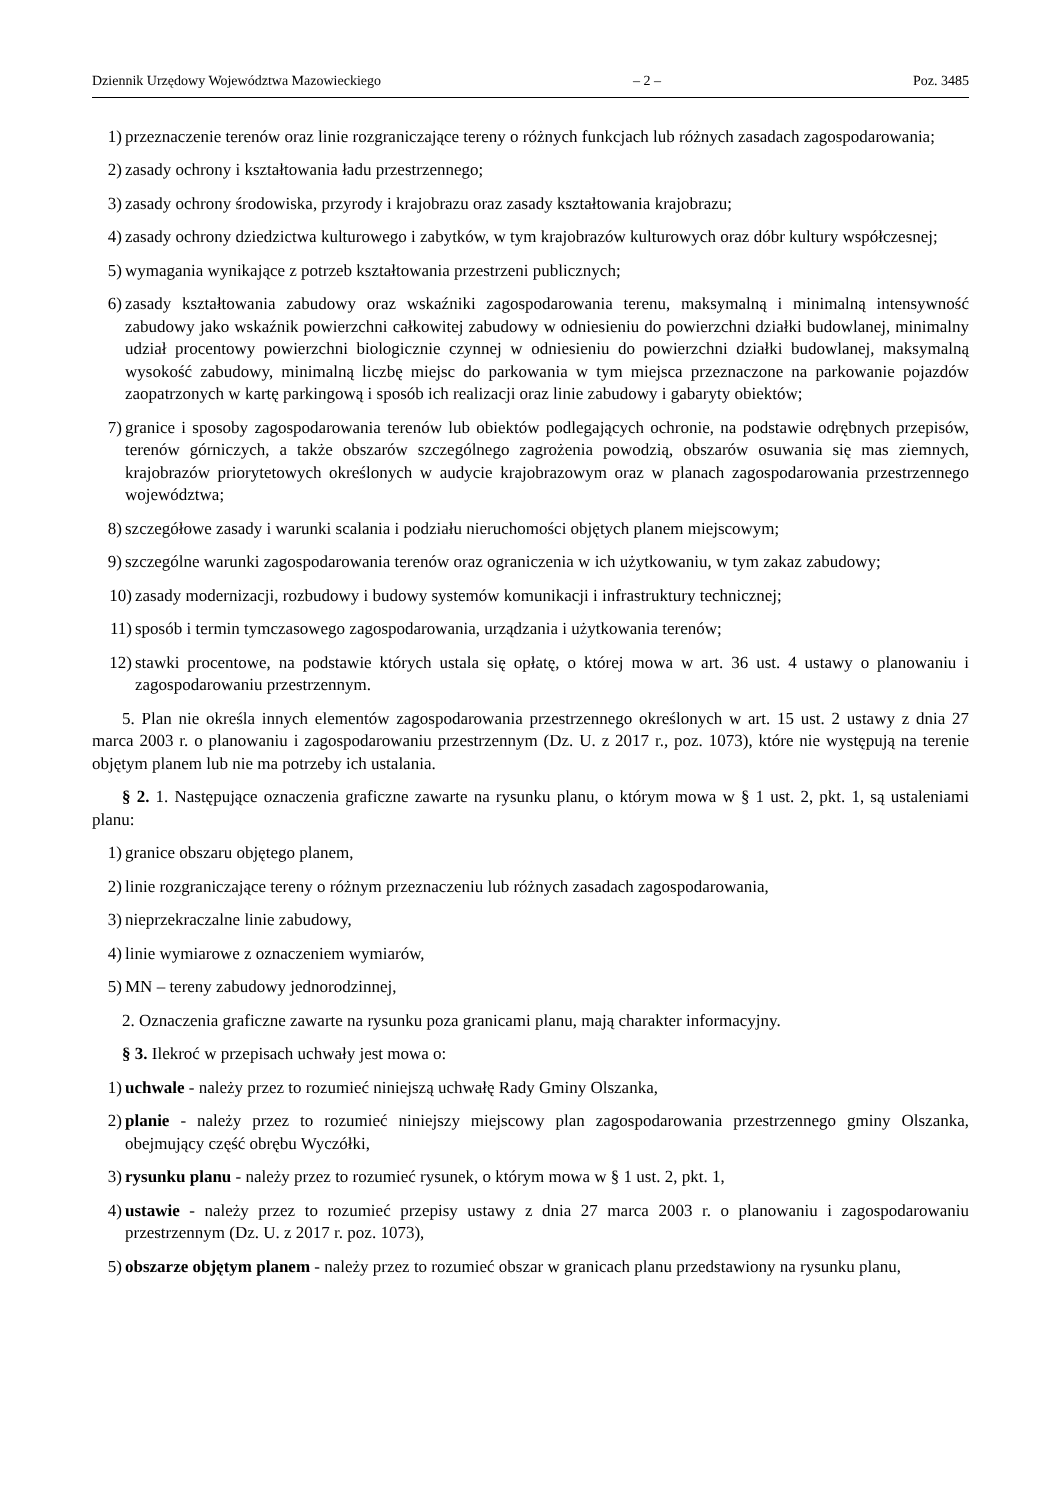Dziennik Urzędowy Województwa Mazowieckiego – 2 – Poz. 3485
1) przeznaczenie terenów oraz linie rozgraniczające tereny o różnych funkcjach lub różnych zasadach zagospodarowania;
2) zasady ochrony i kształtowania ładu przestrzennego;
3) zasady ochrony środowiska, przyrody i krajobrazu oraz zasady kształtowania krajobrazu;
4) zasady ochrony dziedzictwa kulturowego i zabytków, w tym krajobrazów kulturowych oraz dóbr kultury współczesnej;
5) wymagania wynikające z potrzeb kształtowania przestrzeni publicznych;
6) zasady kształtowania zabudowy oraz wskaźniki zagospodarowania terenu, maksymalną i minimalną intensywność zabudowy jako wskaźnik powierzchni całkowitej zabudowy w odniesieniu do powierzchni działki budowlanej, minimalny udział procentowy powierzchni biologicznie czynnej w odniesieniu do powierzchni działki budowlanej, maksymalną wysokość zabudowy, minimalną liczbę miejsc do parkowania w tym miejsca przeznaczone na parkowanie pojazdów zaopatrzonych w kartę parkingową i sposób ich realizacji oraz linie zabudowy i gabaryty obiektów;
7) granice i sposoby zagospodarowania terenów lub obiektów podlegających ochronie, na podstawie odrębnych przepisów, terenów górniczych, a także obszarów szczególnego zagrożenia powodzią, obszarów osuwania się mas ziemnych, krajobrazów priorytetowych określonych w audycie krajobrazowym oraz w planach zagospodarowania przestrzennego województwa;
8) szczegółowe zasady i warunki scalania i podziału nieruchomości objętych planem miejscowym;
9) szczególne warunki zagospodarowania terenów oraz ograniczenia w ich użytkowaniu, w tym zakaz zabudowy;
10) zasady modernizacji, rozbudowy i budowy systemów komunikacji i infrastruktury technicznej;
11) sposób i termin tymczasowego zagospodarowania, urządzania i użytkowania terenów;
12) stawki procentowe, na podstawie których ustala się opłatę, o której mowa w art. 36 ust. 4 ustawy o planowaniu i zagospodarowaniu przestrzennym.
5. Plan nie określa innych elementów zagospodarowania przestrzennego określonych w art. 15 ust. 2 ustawy z dnia 27 marca 2003 r. o planowaniu i zagospodarowaniu przestrzennym (Dz. U. z 2017 r., poz. 1073), które nie występują na terenie objętym planem lub nie ma potrzeby ich ustalania.
§ 2. 1. Następujące oznaczenia graficzne zawarte na rysunku planu, o którym mowa w § 1 ust. 2, pkt. 1, są ustaleniami planu:
1) granice obszaru objętego planem,
2) linie rozgraniczające tereny o różnym przeznaczeniu lub różnych zasadach zagospodarowania,
3) nieprzekraczalne linie zabudowy,
4) linie wymiarowe z oznaczeniem wymiarów,
5) MN – tereny zabudowy jednorodzinnej,
2. Oznaczenia graficzne zawarte na rysunku poza granicami planu, mają charakter informacyjny.
§ 3. Ilekroć w przepisach uchwały jest mowa o:
1) uchwale - należy przez to rozumieć niniejszą uchwałę Rady Gminy Olszanka,
2) planie - należy przez to rozumieć niniejszy miejscowy plan zagospodarowania przestrzennego gminy Olszanka, obejmujący część obrębu Wyczółki,
3) rysunku planu - należy przez to rozumieć rysunek, o którym mowa w § 1 ust. 2, pkt. 1,
4) ustawie - należy przez to rozumieć przepisy ustawy z dnia 27 marca 2003 r. o planowaniu i zagospodarowaniu przestrzennym (Dz. U. z 2017 r. poz. 1073),
5) obszarze objętym planem - należy przez to rozumieć obszar w granicach planu przedstawiony na rysunku planu,